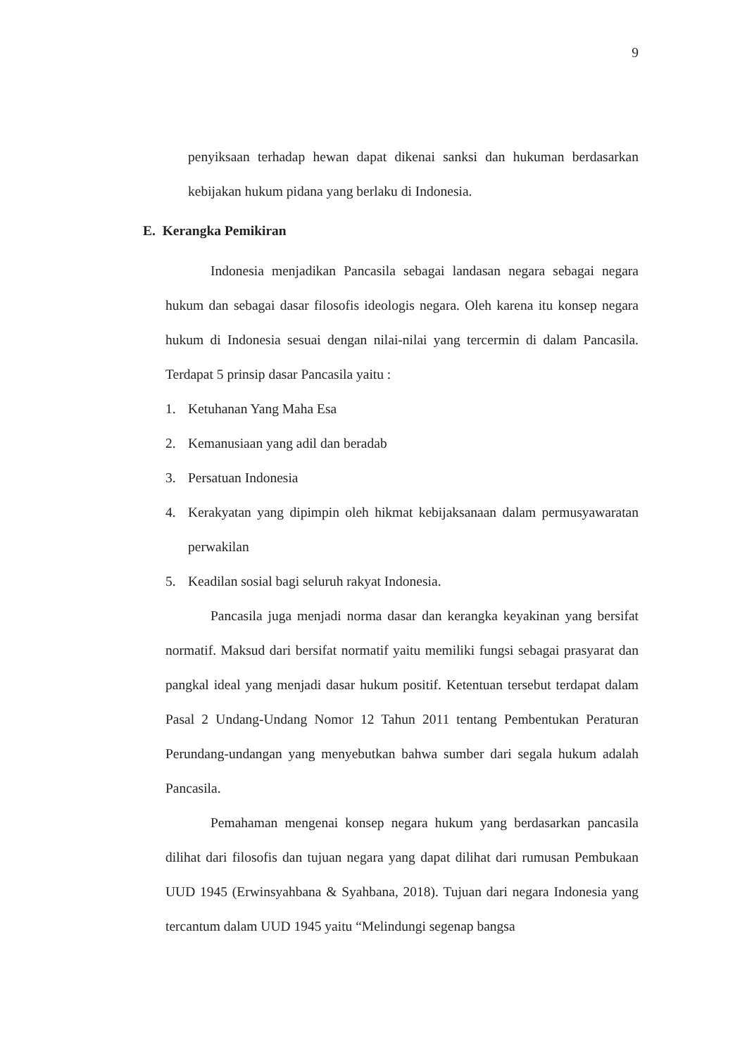9
penyiksaan terhadap hewan dapat dikenai sanksi dan hukuman berdasarkan kebijakan hukum pidana yang berlaku di Indonesia.
E. Kerangka Pemikiran
Indonesia menjadikan Pancasila sebagai landasan negara sebagai negara hukum dan sebagai dasar filosofis ideologis negara. Oleh karena itu konsep negara hukum di Indonesia sesuai dengan nilai-nilai yang tercermin di dalam Pancasila. Terdapat 5 prinsip dasar Pancasila yaitu :
1. Ketuhanan Yang Maha Esa
2. Kemanusiaan yang adil dan beradab
3. Persatuan Indonesia
4. Kerakyatan yang dipimpin oleh hikmat kebijaksanaan dalam permusyawaratan perwakilan
5. Keadilan sosial bagi seluruh rakyat Indonesia.
Pancasila juga menjadi norma dasar dan kerangka keyakinan yang bersifat normatif. Maksud dari bersifat normatif yaitu memiliki fungsi sebagai prasyarat dan pangkal ideal yang menjadi dasar hukum positif. Ketentuan tersebut terdapat dalam Pasal 2 Undang-Undang Nomor 12 Tahun 2011 tentang Pembentukan Peraturan Perundang-undangan yang menyebutkan bahwa sumber dari segala hukum adalah Pancasila.
Pemahaman mengenai konsep negara hukum yang berdasarkan pancasila dilihat dari filosofis dan tujuan negara yang dapat dilihat dari rumusan Pembukaan UUD 1945 (Erwinsyahbana & Syahbana, 2018). Tujuan dari negara Indonesia yang tercantum dalam UUD 1945 yaitu “Melindungi segenap bangsa